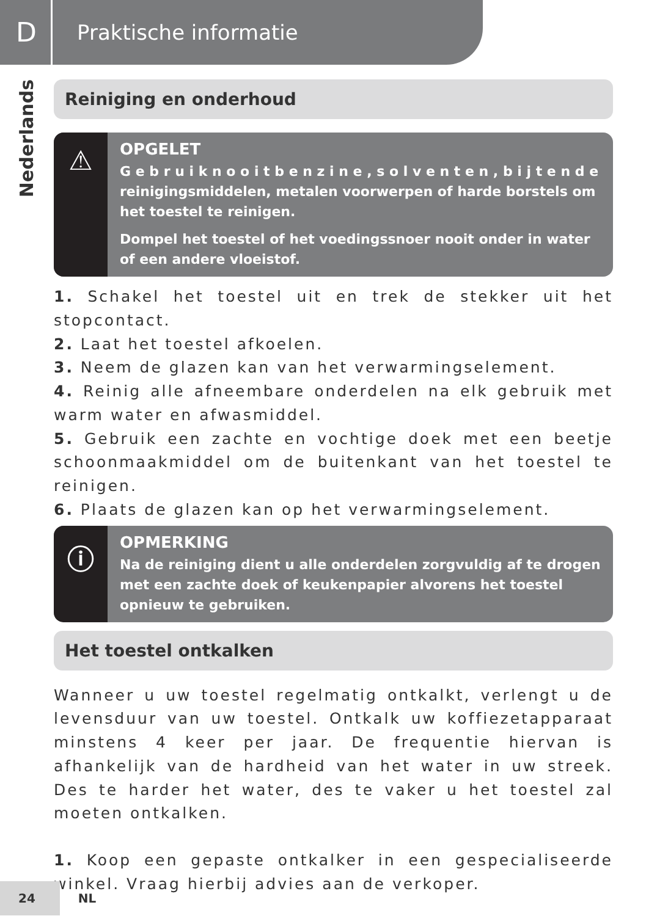D
Praktische informatie
Nederlands
Reiniging en onderhoud
⚠
OPGELET
G e b r u i k n o o i t b e n z i n e , s o l v e n t e n , b i j t e n d e reinigingsmiddelen, metalen voorwerpen of harde borstels om het toestel te reinigen.
Dompel het toestel of het voedingssnoer nooit onder in water of een andere vloeistof.
1. Schakel het toestel uit en trek de stekker uit het stopcontact.
2. Laat het toestel afkoelen.
3. Neem de glazen kan van het verwarmingselement.
4. Reinig alle afneembare onderdelen na elk gebruik met warm water en afwasmiddel.
5. Gebruik een zachte en vochtige doek met een beetje schoonmaakmiddel om de buitenkant van het toestel te reinigen.
6. Plaats de glazen kan op het verwarmingselement.
ⓘ
OPMERKING
Na de reiniging dient u alle onderdelen zorgvuldig af te drogen met een zachte doek of keukenpapier alvorens het toestel opnieuw te gebruiken.
Het toestel ontkalken
Wanneer u uw toestel regelmatig ontkalkt, verlengt u de levensduur van uw toestel. Ontkalk uw koffiezetapparaat minstens 4 keer per jaar. De frequentie hiervan is afhankelijk van de hardheid van het water in uw streek. Des te harder het water, des te vaker u het toestel zal moeten ontkalken.
1. Koop een gepaste ontkalker in een gespecialiseerde winkel. Vraag hierbij advies aan de verkoper.
24 NL